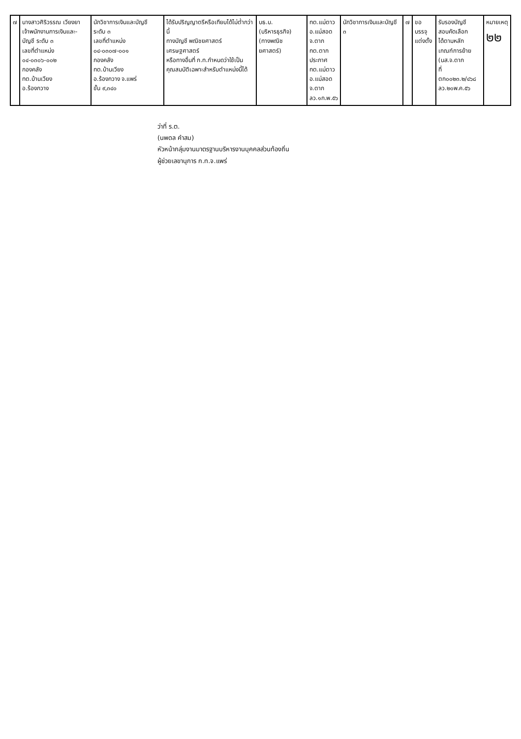| ๗ | นางสาวศิริวรรณ เวียงยา เจ้าพนักงานการเงินและ- บัญชี ระดับ ๓ เลขที่ตำแหน่ง ๐๔-๐๓๐๖-๐๐๒ กองคลัง ทต.บ้านเวียง อ.ร้องกวาง | นักวิชาการเงินและบัญชี ระดับ ๓ เลขที่ตำแหน่ง ๐๔-๐๓๐๗-๐๐๑ กองคลัง ทต.บ้านเวียง อ.ร้องกวาง จ.แพร่ ขั้น ๙,๓๔๐ | ได้รับปริญญาตรีหรือเทียบได้ไม่ต่ำกว่านี้ ทางบัญชี พณิชยศาสตร์ เศรษฐศาสตร์ หรือทางอื่นที่ ก.ท.กำหนดว่าใช้เป็น คุณสมบัติเฉพาะสำหรับตำแหน่งนี้ได้ | บธ.บ. (บริหารธุรกิจ) (ทางพณิชยศาสตร์) | ทต.แม่ตาว อ.แม่สอด จ.ตาก ทต.ตาก ประกาศ ทต.แม่ตาว อ.แม่สอด จ.ตาก ลว.๑ก.พ.๕๖ | นักวิชาการเงินและบัญชี ๓ | ๗ | ขอบรรจุ แต่งตั้ง | รับรองบัญชี สอบคัดเลือก ได้ตามหลัก เกณฑ์การย้าย (นส.จ.ตาก ที่ ตก๐๐๒๓.๒/๔๖๘ ลว.๒๐พ.ค.๕๖ | หมายเหตุ ๒๒ |
ว่าที่ ร.ต.
(นพดล คำสม)
หัวหน้ากลุ่มงานมาตรฐานบริหารงานบุคคลส่วนท้องถิ่น
ผู้ช่วยเลขานุการ ก.ท.จ.แพร่